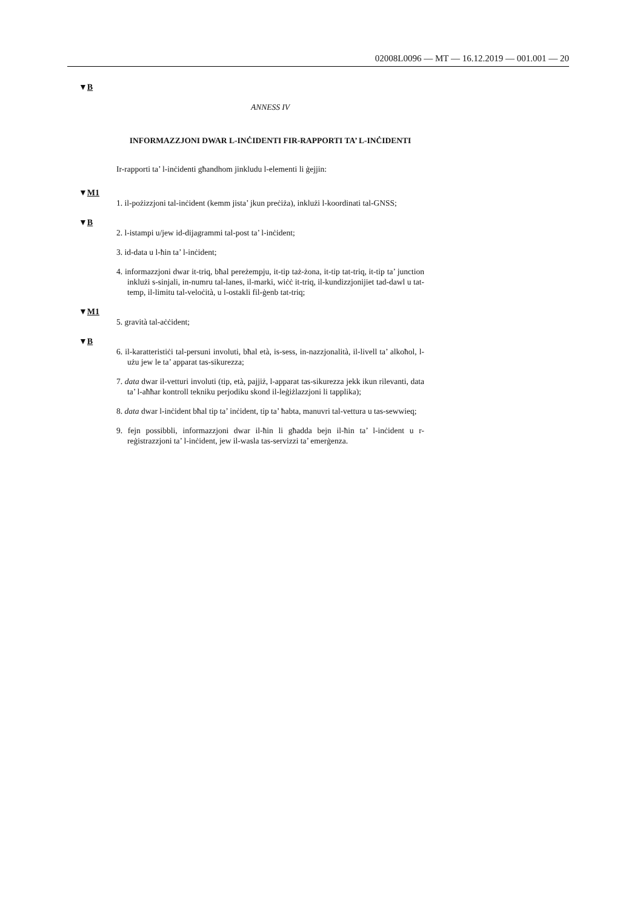02008L0096 — MT — 16.12.2019 — 001.001 — 20
▼B
ANNESS IV
INFORMAZZJONI DWAR L-INĊIDENTI FIR-RAPPORTI TA’ L-INĊIDENTI
Ir-rapporti ta’ l-inċidenti għandhom jinkludu l-elementi li ġejjin:
▼M1
1. il-pożizzjoni tal-inċident (kemm jista’ jkun preċiża), inklużi l-koordinati tal-GNSS;
▼B
2. l-istampi u/jew id-dijagrammi tal-post ta’ l-inċident;
3. id-data u l-ħin ta’ l-inċident;
4. informazzjoni dwar it-triq, bħal pereżempju, it-tip taż-żona, it-tip tat-triq, it-tip ta’ junction inklużi s-sinjali, in-numru tal-lanes, il-marki, wiċċ it-triq, il-kundizzjonijiet tad-dawl u tat-temp, il-limitu tal-veloċità, u l-ostakli fil-ġenb tat-triq;
▼M1
5. gravità tal-aċċident;
▼B
6. il-karatteristiċi tal-persuni involuti, bħal età, is-sess, in-nazzjonalità, il-livell ta’ alkoħol, l-użu jew le ta’ apparat tas-sikurezza;
7. data dwar il-vetturi involuti (tip, età, pajjiż, l-apparat tas-sikurezza jekk ikun rilevanti, data ta’ l-aħħar kontroll tekniku perjodiku skond il-leġiżlazzjoni li tapplika);
8. data dwar l-inċident bħal tip ta’ inċident, tip ta’ ħabta, manuvri tal-vettura u tas-sewwieq;
9. fejn possibbli, informazzjoni dwar il-ħin li għadda bejn il-ħin ta’ l-inċident u r-reġistrazzjoni ta’ l-inċident, jew il-wasla tas-servizzi ta’ emerġenza.